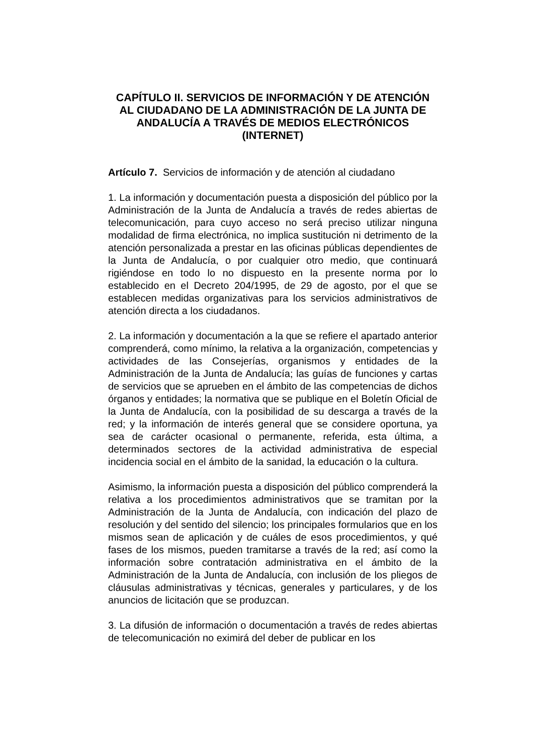CAPÍTULO II. SERVICIOS DE INFORMACIÓN Y DE ATENCIÓN AL CIUDADANO DE LA ADMINISTRACIÓN DE LA JUNTA DE ANDALUCÍA A TRAVÉS DE MEDIOS ELECTRÓNICOS (INTERNET)
Artículo 7. Servicios de información y de atención al ciudadano
1. La información y documentación puesta a disposición del público por la Administración de la Junta de Andalucía a través de redes abiertas de telecomunicación, para cuyo acceso no será preciso utilizar ninguna modalidad de firma electrónica, no implica sustitución ni detrimento de la atención personalizada a prestar en las oficinas públicas dependientes de la Junta de Andalucía, o por cualquier otro medio, que continuará rigiéndose en todo lo no dispuesto en la presente norma por lo establecido en el Decreto 204/1995, de 29 de agosto, por el que se establecen medidas organizativas para los servicios administrativos de atención directa a los ciudadanos.
2. La información y documentación a la que se refiere el apartado anterior comprenderá, como mínimo, la relativa a la organización, competencias y actividades de las Consejerías, organismos y entidades de la Administración de la Junta de Andalucía; las guías de funciones y cartas de servicios que se aprueben en el ámbito de las competencias de dichos órganos y entidades; la normativa que se publique en el Boletín Oficial de la Junta de Andalucía, con la posibilidad de su descarga a través de la red; y la información de interés general que se considere oportuna, ya sea de carácter ocasional o permanente, referida, esta última, a determinados sectores de la actividad administrativa de especial incidencia social en el ámbito de la sanidad, la educación o la cultura.
Asimismo, la información puesta a disposición del público comprenderá la relativa a los procedimientos administrativos que se tramitan por la Administración de la Junta de Andalucía, con indicación del plazo de resolución y del sentido del silencio; los principales formularios que en los mismos sean de aplicación y de cuáles de esos procedimientos, y qué fases de los mismos, pueden tramitarse a través de la red; así como la información sobre contratación administrativa en el ámbito de la Administración de la Junta de Andalucía, con inclusión de los pliegos de cláusulas administrativas y técnicas, generales y particulares, y de los anuncios de licitación que se produzcan.
3. La difusión de información o documentación a través de redes abiertas de telecomunicación no eximirá del deber de publicar en los